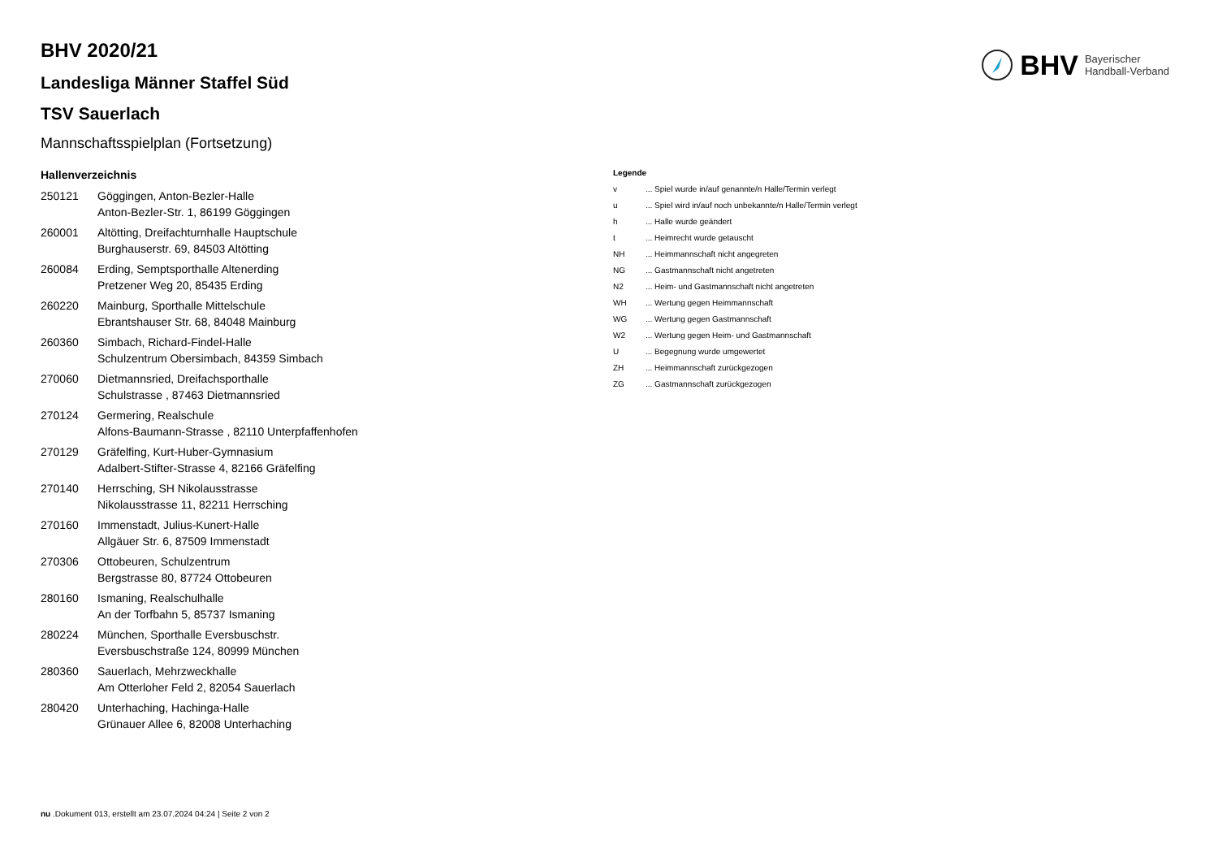BHV Bayerischer
Handball-Verband
BHV 2020/21
Landesliga Männer Staffel Süd
TSV Sauerlach
Mannschaftsspielplan (Fortsetzung)
Hallenverzeichnis
| 250121 | Göggingen, Anton-Bezler-Halle Anton-Bezler-Str. 1, 86199 Göggingen |
| 260001 | Altötting, Dreifachturnhalle Hauptschule Burghauserstr. 69, 84503 Altötting |
| 260084 | Erding, Semptsporthalle Altenerding Pretzener Weg 20, 85435 Erding |
| 260220 | Mainburg, Sporthalle Mittelschule Ebrantshauser Str. 68, 84048 Mainburg |
| 260360 | Simbach, Richard-Findel-Halle Schulzentrum Obersimbach, 84359 Simbach |
| 270060 | Dietmannsried, Dreifachsporthalle Schulstrasse , 87463 Dietmannsried |
| 270124 | Germering, Realschule Alfons-Baumann-Strasse , 82110 Unterpfaffenhofen |
| 270129 | Gräfelfing, Kurt-Huber-Gymnasium Adalbert-Stifter-Strasse 4, 82166 Gräfelfing |
| 270140 | Herrsching, SH Nikolausstrasse Nikolausstrasse 11, 82211 Herrsching |
| 270160 | Immenstadt, Julius-Kunert-Halle Allgäuer Str. 6, 87509 Immenstadt |
| 270306 | Ottobeuren, Schulzentrum Bergstrasse 80, 87724 Ottobeuren |
| 280160 | Ismaning, Realschulhalle An der Torfbahn 5, 85737 Ismaning |
| 280224 | München, Sporthalle Eversbuschstr. Eversbuschstraße 124, 80999 München |
| 280360 | Sauerlach, Mehrzweckhalle Am Otterloher Feld 2, 82054 Sauerlach |
| 280420 | Unterhaching, Hachinga-Halle Grünauer Allee 6, 82008 Unterhaching |
Legende
| v | ... Spiel wurde in/auf genannte/n Halle/Termin verlegt |
| u | ... Spiel wird in/auf noch unbekannte/n Halle/Termin verlegt |
| h | ... Halle wurde geändert |
| t | ... Heimrecht wurde getauscht |
| NH | ... Heimmannschaft nicht angegreten |
| NG | ... Gastmannschaft nicht angetreten |
| N2 | ... Heim- und Gastmannschaft nicht angetreten |
| WH | ... Wertung gegen Heimmannschaft |
| WG | ... Wertung gegen Gastmannschaft |
| W2 | ... Wertung gegen Heim- und Gastmannschaft |
| U | ... Begegnung wurde umgewertet |
| ZH | ... Heimmannschaft zurückgezogen |
| ZG | ... Gastmannschaft zurückgezogen |
nu .Dokument 013, erstellt am 23.07.2024 04:24 | Seite 2 von 2